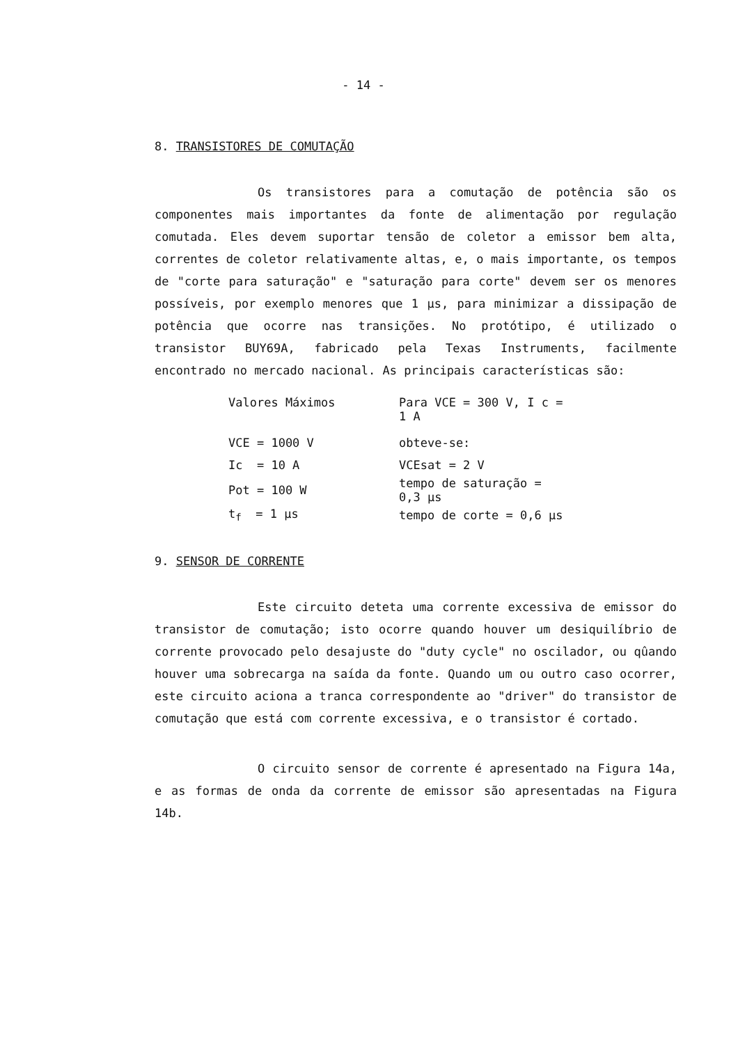- 14 -
8. TRANSISTORES DE COMUTAÇÃO
Os transistores para a comutação de potência são os componentes mais importantes da fonte de alimentação por regulação comutada. Eles devem suportar tensão de coletor a emissor bem alta, correntes de coletor relativamente altas, e, o mais importante, os tempos de "corte para saturação" e "saturação para corte" devem ser os menores possíveis, por exemplo menores que 1 µs, para minimizar a dissipação de potência que ocorre nas transições. No protótipo, é utilizado o transistor BUY69A, fabricado pela Texas Instruments, facilmente encontrado no mercado nacional. As principais características são:
| Valores Máximos | Para VCE = 300 V, I c = 1 A |
| VCE = 1000 V | obteve-se: |
| Ic = 10 A | VCEsat = 2 V |
| Pot = 100 W | tempo de saturação = 0,3 µs |
| t<sub>f</sub> = 1 µs | tempo de corte = 0,6 µs |
9. SENSOR DE CORRENTE
Este circuito deteta uma corrente excessiva de emissor do transistor de comutação; isto ocorre quando houver um desiquilíbrio de corrente provocado pelo desajuste do "duty cycle" no oscilador, ou qûando houver uma sobrecarga na saída da fonte. Quando um ou outro caso ocorrer, este circuito aciona a tranca correspondente ao "driver" do transistor de comutação que está com corrente excessiva, e o transistor é cortado.
O circuito sensor de corrente é apresentado na Figura 14a, e as formas de onda da corrente de emissor são apresentadas na Figura 14b.